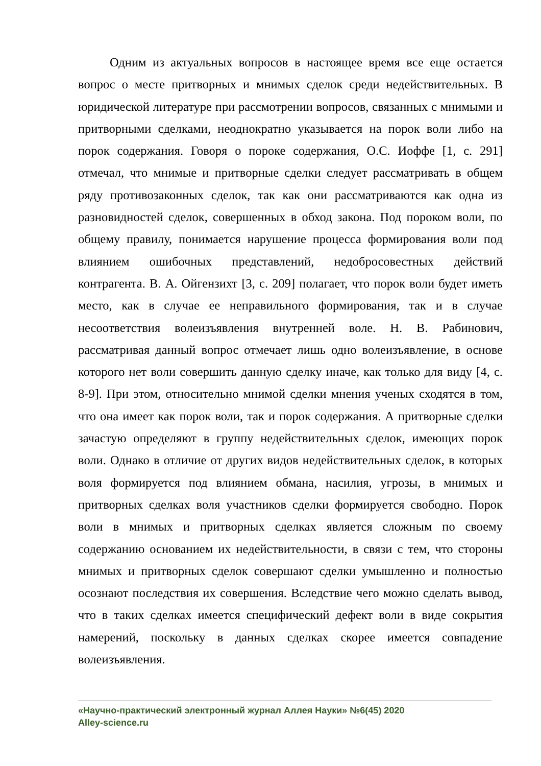Одним из актуальных вопросов в настоящее время все еще остается вопрос о месте притворных и мнимых сделок среди недействительных. В юридической литературе при рассмотрении вопросов, связанных с мнимыми и притворными сделками, неоднократно указывается на порок воли либо на порок содержания. Говоря о пороке содержания, О.С. Иоффе [1, с. 291] отмечал, что мнимые и притворные сделки следует рассматривать в общем ряду противозаконных сделок, так как они рассматриваются как одна из разновидностей сделок, совершенных в обход закона. Под пороком воли, по общему правилу, понимается нарушение процесса формирования воли под влиянием ошибочных представлений, недобросовестных действий контрагента. В. А. Ойгензихт [3, с. 209] полагает, что порок воли будет иметь место, как в случае ее неправильного формирования, так и в случае несоответствия волеизъявления внутренней воле. Н. В. Рабинович, рассматривая данный вопрос отмечает лишь одно волеизъявление, в основе которого нет воли совершить данную сделку иначе, как только для виду [4, с. 8-9]. При этом, относительно мнимой сделки мнения ученых сходятся в том, что она имеет как порок воли, так и порок содержания. А притворные сделки зачастую определяют в группу недействительных сделок, имеющих порок воли. Однако в отличие от других видов недействительных сделок, в которых воля формируется под влиянием обмана, насилия, угрозы, в мнимых и притворных сделках воля участников сделки формируется свободно. Порок воли в мнимых и притворных сделках является сложным по своему содержанию основанием их недействительности, в связи с тем, что стороны мнимых и притворных сделок совершают сделки умышленно и полностью осознают последствия их совершения. Вследствие чего можно сделать вывод, что в таких сделках имеется специфический дефект воли в виде сокрытия намерений, поскольку в данных сделках скорее имеется совпадение волеизъявления.
«Научно-практический электронный журнал Аллея Науки» №6(45) 2020
Alley-science.ru